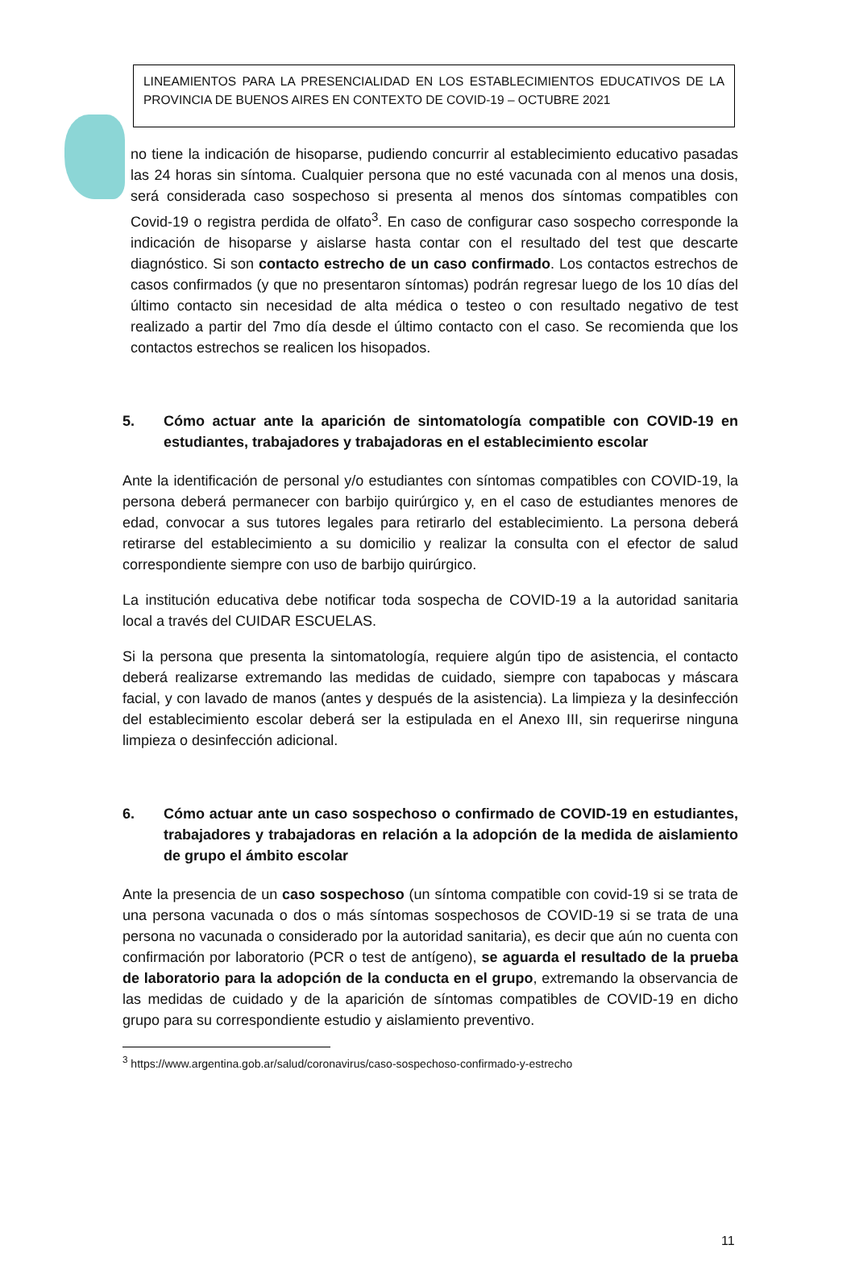LINEAMIENTOS PARA LA PRESENCIALIDAD EN LOS ESTABLECIMIENTOS EDUCATIVOS DE LA PROVINCIA DE BUENOS AIRES EN CONTEXTO DE COVID-19 – OCTUBRE 2021
no tiene la indicación de hisoparse, pudiendo concurrir al establecimiento educativo pasadas las 24 horas sin síntoma. Cualquier persona que no esté vacunada con al menos una dosis, será considerada caso sospechoso si presenta al menos dos síntomas compatibles con Covid-19 o registra perdida de olfato<sup>3</sup>. En caso de configurar caso sospecho corresponde la indicación de hisoparse y aislarse hasta contar con el resultado del test que descarte diagnóstico. Si son contacto estrecho de un caso confirmado. Los contactos estrechos de casos confirmados (y que no presentaron síntomas) podrán regresar luego de los 10 días del último contacto sin necesidad de alta médica o testeo o con resultado negativo de test realizado a partir del 7mo día desde el último contacto con el caso. Se recomienda que los contactos estrechos se realicen los hisopados.
5. Cómo actuar ante la aparición de sintomatología compatible con COVID-19 en estudiantes, trabajadores y trabajadoras en el establecimiento escolar
Ante la identificación de personal y/o estudiantes con síntomas compatibles con COVID-19, la persona deberá permanecer con barbijo quirúrgico y, en el caso de estudiantes menores de edad, convocar a sus tutores legales para retirarlo del establecimiento. La persona deberá retirarse del establecimiento a su domicilio y realizar la consulta con el efector de salud correspondiente siempre con uso de barbijo quirúrgico.
La institución educativa debe notificar toda sospecha de COVID-19 a la autoridad sanitaria local a través del CUIDAR ESCUELAS.
Si la persona que presenta la sintomatología, requiere algún tipo de asistencia, el contacto deberá realizarse extremando las medidas de cuidado, siempre con tapabocas y máscara facial, y con lavado de manos (antes y después de la asistencia). La limpieza y la desinfección del establecimiento escolar deberá ser la estipulada en el Anexo III, sin requerirse ninguna limpieza o desinfección adicional.
6. Cómo actuar ante un caso sospechoso o confirmado de COVID-19 en estudiantes, trabajadores y trabajadoras en relación a la adopción de la medida de aislamiento de grupo el ámbito escolar
Ante la presencia de un caso sospechoso (un síntoma compatible con covid-19 si se trata de una persona vacunada o dos o más síntomas sospechosos de COVID-19 si se trata de una persona no vacunada o considerado por la autoridad sanitaria), es decir que aún no cuenta con confirmación por laboratorio (PCR o test de antígeno), se aguarda el resultado de la prueba de laboratorio para la adopción de la conducta en el grupo, extremando la observancia de las medidas de cuidado y de la aparición de síntomas compatibles de COVID-19 en dicho grupo para su correspondiente estudio y aislamiento preventivo.
<sup>3</sup> https://www.argentina.gob.ar/salud/coronavirus/caso-sospechoso-confirmado-y-estrecho
11